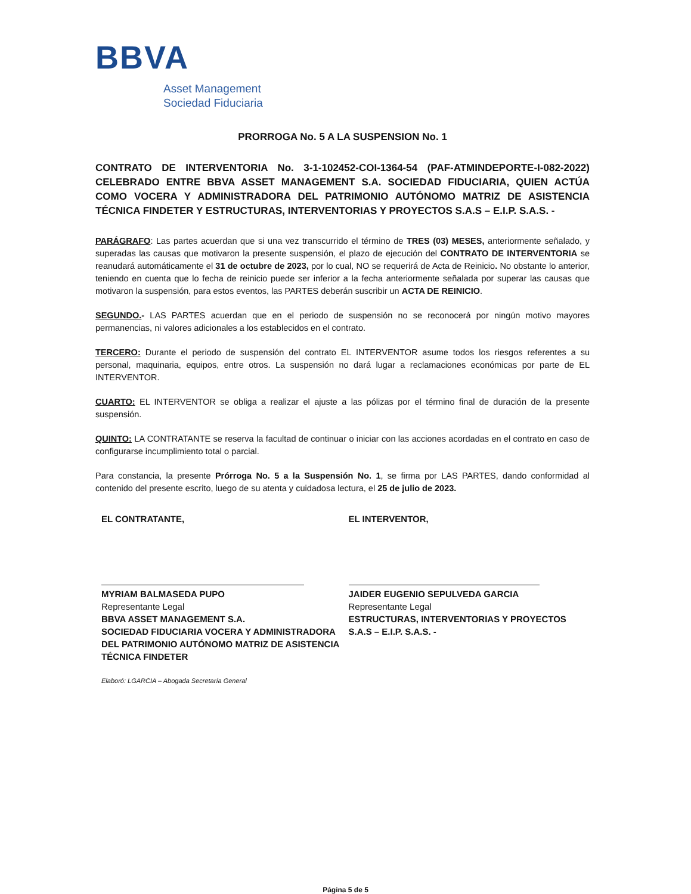BBVA
Asset Management
Sociedad Fiduciaria
PRORROGA No. 5 A LA SUSPENSION No. 1
CONTRATO DE INTERVENTORIA No. 3-1-102452-COI-1364-54 (PAF-ATMINDEPORTE-I-082-2022) CELEBRADO ENTRE BBVA ASSET MANAGEMENT S.A. SOCIEDAD FIDUCIARIA, QUIEN ACTÚA COMO VOCERA Y ADMINISTRADORA DEL PATRIMONIO AUTÓNOMO MATRIZ DE ASISTENCIA TÉCNICA FINDETER Y ESTRUCTURAS, INTERVENTORIAS Y PROYECTOS S.A.S – E.I.P. S.A.S. -
PARÁGRAFO: Las partes acuerdan que si una vez transcurrido el término de TRES (03) MESES, anteriormente señalado, y superadas las causas que motivaron la presente suspensión, el plazo de ejecución del CONTRATO DE INTERVENTORIA se reanudará automáticamente el 31 de octubre de 2023, por lo cual, NO se requerirá de Acta de Reinicio. No obstante lo anterior, teniendo en cuenta que lo fecha de reinicio puede ser inferior a la fecha anteriormente señalada por superar las causas que motivaron la suspensión, para estos eventos, las PARTES deberán suscribir un ACTA DE REINICIO.
SEGUNDO.- LAS PARTES acuerdan que en el periodo de suspensión no se reconocerá por ningún motivo mayores permanencias, ni valores adicionales a los establecidos en el contrato.
TERCERO: Durante el periodo de suspensión del contrato EL INTERVENTOR asume todos los riesgos referentes a su personal, maquinaria, equipos, entre otros. La suspensión no dará lugar a reclamaciones económicas por parte de EL INTERVENTOR.
CUARTO: EL INTERVENTOR se obliga a realizar el ajuste a las pólizas por el término final de duración de la presente suspensión.
QUINTO: LA CONTRATANTE se reserva la facultad de continuar o iniciar con las acciones acordadas en el contrato en caso de configurarse incumplimiento total o parcial.
Para constancia, la presente Prórroga No. 5 a la Suspensión No. 1, se firma por LAS PARTES, dando conformidad al contenido del presente escrito, luego de su atenta y cuidadosa lectura, el 25 de julio de 2023.
EL CONTRATANTE,
MYRIAM BALMASEDA PUPO
Representante Legal
BBVA ASSET MANAGEMENT S.A.
SOCIEDAD FIDUCIARIA VOCERA Y ADMINISTRADORA DEL PATRIMONIO AUTÓNOMO MATRIZ DE ASISTENCIA TÉCNICA FINDETER
Elaboró: LGARCIA – Abogada Secretaría General
EL INTERVENTOR,
JAIDER EUGENIO SEPULVEDA GARCIA
Representante Legal
ESTRUCTURAS, INTERVENTORIAS Y PROYECTOS S.A.S – E.I.P. S.A.S. -
Página 5 de 5